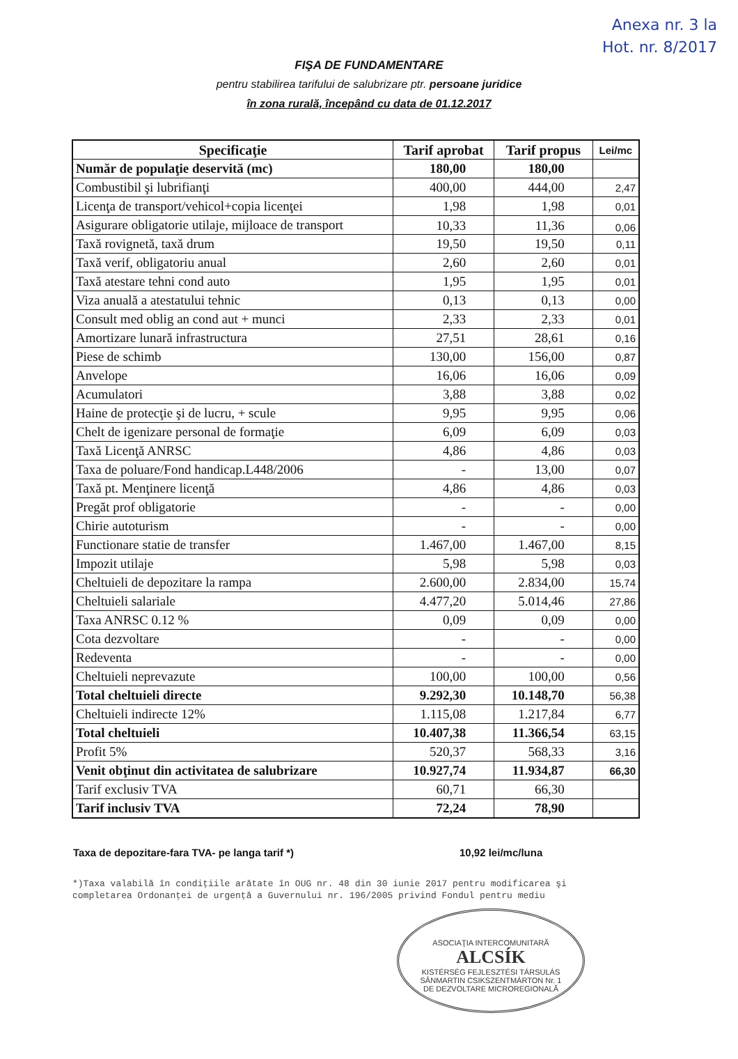Anexa nr. 3 la
Hot. nr. 8/2017
FIŞA DE FUNDAMENTARE
pentru stabilirea tarifului de salubrizare ptr. persoane juridice
în zona rurală, începând cu data de 01.12.2017
| Specificaţie | Tarif aprobat | Tarif propus | Lei/mc |
| --- | --- | --- | --- |
| Număr de populaţie deservită (mc) | 180,00 | 180,00 | |
| Combustibil şi lubrifianţi | 400,00 | 444,00 | 2,47 |
| Licenţa de transport/vehicol+copia licenţei | 1,98 | 1,98 | 0,01 |
| Asigurare obligatorie utilaje, mijloace de transport | 10,33 | 11,36 | 0,06 |
| Taxă rovignetă, taxă drum | 19,50 | 19,50 | 0,11 |
| Taxă verif, obligatoriu anual | 2,60 | 2,60 | 0,01 |
| Taxă atestare tehni cond auto | 1,95 | 1,95 | 0,01 |
| Viza anuală a atestatului tehnic | 0,13 | 0,13 | 0,00 |
| Consult med oblig an cond aut + munci | 2,33 | 2,33 | 0,01 |
| Amortizare lunară infrastructura | 27,51 | 28,61 | 0,16 |
| Piese de schimb | 130,00 | 156,00 | 0,87 |
| Anvelope | 16,06 | 16,06 | 0,09 |
| Acumulatori | 3,88 | 3,88 | 0,02 |
| Haine de protecţie şi de lucru, + scule | 9,95 | 9,95 | 0,06 |
| Chelt de igenizare personal de formaţie | 6,09 | 6,09 | 0,03 |
| Taxă Licenţă ANRSC | 4,86 | 4,86 | 0,03 |
| Taxa de poluare/Fond handicap.L448/2006 | - | 13,00 | 0,07 |
| Taxă pt. Menţinere licenţă | 4,86 | 4,86 | 0,03 |
| Pregăt prof obligatorie | - | - | 0,00 |
| Chirie autoturism | - | - | 0,00 |
| Functionare statie de transfer | 1.467,00 | 1.467,00 | 8,15 |
| Impozit utilaje | 5,98 | 5,98 | 0,03 |
| Cheltuieli de depozitare la rampa | 2.600,00 | 2.834,00 | 15,74 |
| Cheltuieli salariale | 4.477,20 | 5.014,46 | 27,86 |
| Taxa ANRSC 0.12 % | 0,09 | 0,09 | 0,00 |
| Cota dezvoltare | - | - | 0,00 |
| Redeventa | - | - | 0,00 |
| Cheltuieli neprevazute | 100,00 | 100,00 | 0,56 |
| Total cheltuieli directe | 9.292,30 | 10.148,70 | 56,38 |
| Cheltuieli indirecte 12% | 1.115,08 | 1.217,84 | 6,77 |
| Total cheltuieli | 10.407,38 | 11.366,54 | 63,15 |
| Profit 5% | 520,37 | 568,33 | 3,16 |
| Venit obţinut din activitatea de salubrizare | 10.927,74 | 11.934,87 | 66,30 |
| Tarif exclusiv TVA | 60,71 | 66,30 | |
| Tarif inclusiv TVA | 72,24 | 78,90 | |
Taxa de depozitare-fara TVA- pe langa tarif *) 10,92 lei/mc/luna
*)Taxa valabilă în condiţiile arătate în OUG nr. 48 din 30 iunie 2017 pentru modificarea şi completarea Ordonanţei de urgenţă a Guvernului nr. 196/2005 privind Fondul pentru mediu
ASOCIAŢIA INTERCOMUNITARĂ
ALCSÍK
KISTÉRSÉG FEJLESZTÉSI TÁRSULÁS
SÂNMARTIN CSIKSZENTMÁRTON Nr. 1
DE DEZVOLTARE MICROREGIONALĂ